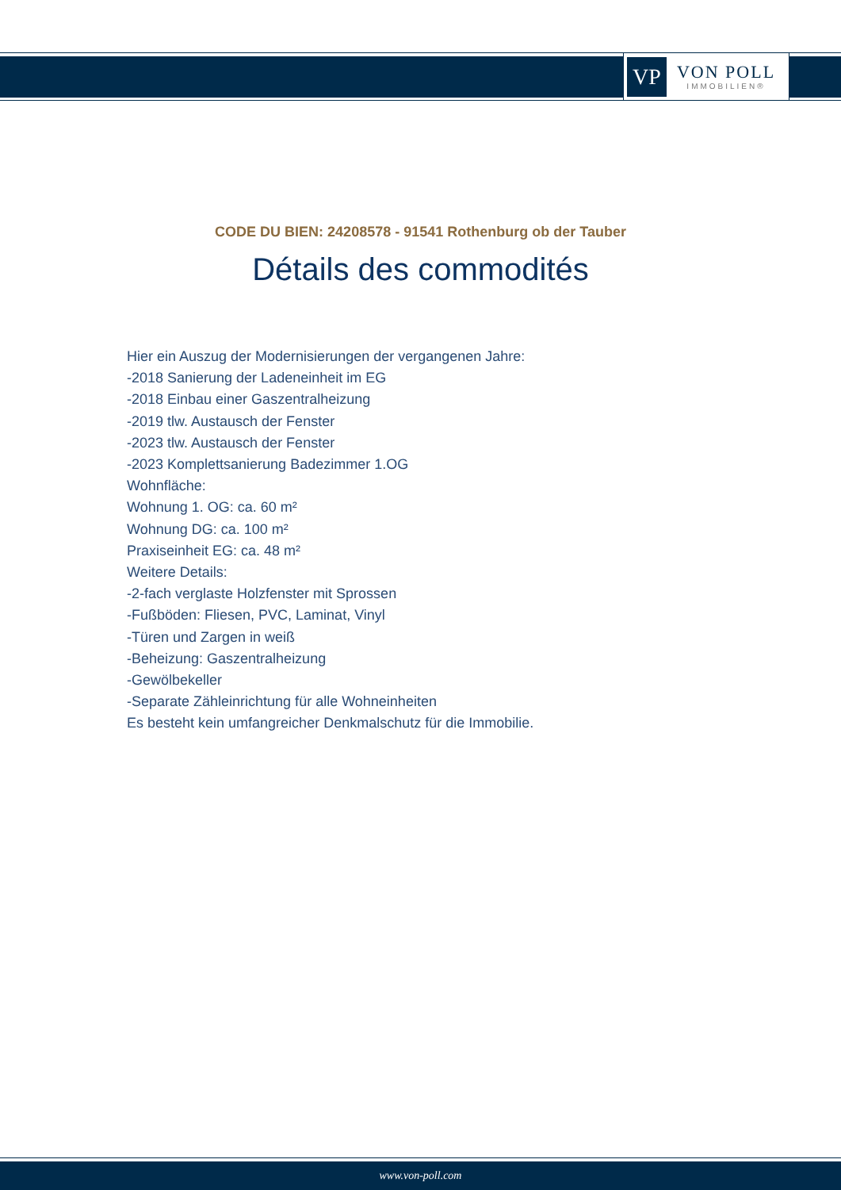VP
VON POLL
IMMOBILIEN®
CODE DU BIEN: 24208578 - 91541 Rothenburg ob der Tauber
Détails des commodités
Hier ein Auszug der Modernisierungen der vergangenen Jahre:
-2018 Sanierung der Ladeneinheit im EG
-2018 Einbau einer Gaszentralheizung
-2019 tlw. Austausch der Fenster
-2023 tlw. Austausch der Fenster
-2023 Komplettsanierung Badezimmer 1.OG
Wohnfläche:
Wohnung 1. OG: ca. 60 m²
Wohnung DG: ca. 100 m²
Praxiseinheit EG: ca. 48 m²
Weitere Details:
-2-fach verglaste Holzfenster mit Sprossen
-Fußböden: Fliesen, PVC, Laminat, Vinyl
-Türen und Zargen in weiß
-Beheizung: Gaszentralheizung
-Gewölbekeller
-Separate Zähleinrichtung für alle Wohneinheiten
Es besteht kein umfangreicher Denkmalschutz für die Immobilie.
www.von-poll.com